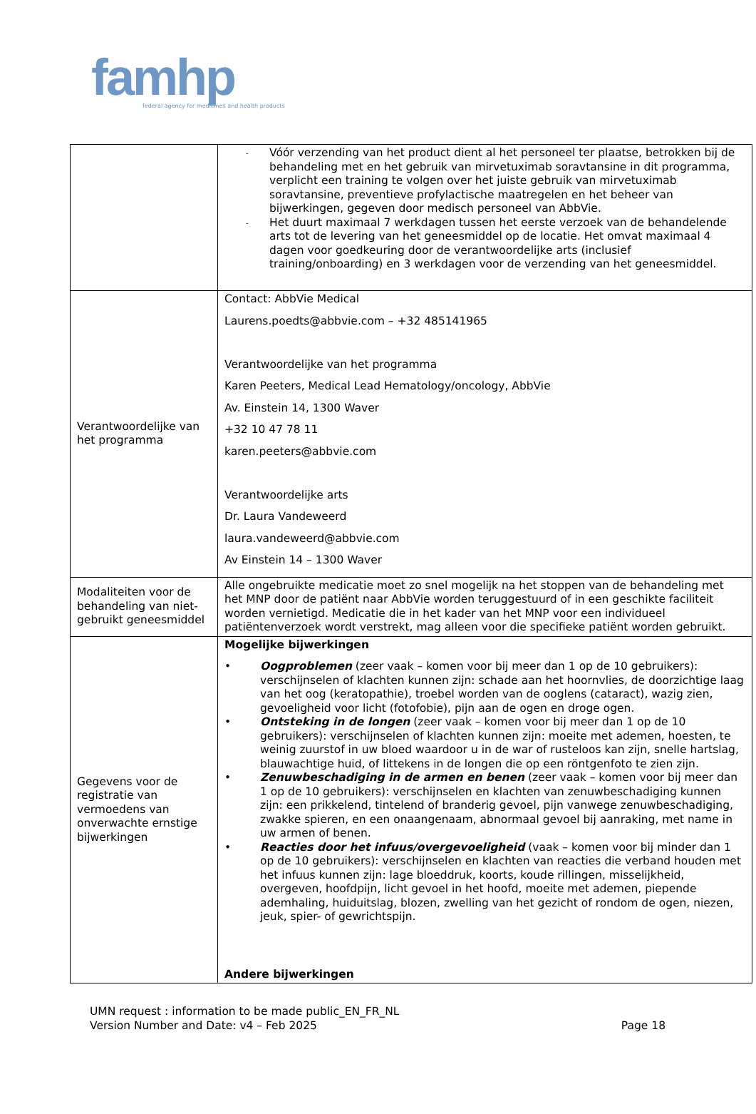famhp
federal agency for medicines and health products
| | - Vóór verzending van het product dient al het personeel ter plaatse, betrokken bij de behandeling met en het gebruik van mirvetuximab soravtansine in dit programma, verplicht een training te volgen over het juiste gebruik van mirvetuximab soravtansine, preventieve profylactische maatregelen en het beheer van bijwerkingen, gegeven door medisch personeel van AbbVie. - Het duurt maximaal 7 werkdagen tussen het eerste verzoek van de behandelende arts tot de levering van het geneesmiddel op de locatie. Het omvat maximaal 4 dagen voor goedkeuring door de verantwoordelijke arts (inclusief training/onboarding) en 3 werkdagen voor de verzending van het geneesmiddel. |
| Verantwoordelijke van het programma | Contact: AbbVie Medical Laurens.poedts@abbvie.com – +32 485141965 Verantwoordelijke van het programma Karen Peeters, Medical Lead Hematology/oncology, AbbVie Av. Einstein 14, 1300 Waver +32 10 47 78 11 karen.peeters@abbvie.com Verantwoordelijke arts Dr. Laura Vandeweerd laura.vandeweerd@abbvie.com Av Einstein 14 – 1300 Waver |
| Modaliteiten voor de behandeling van niet-gebruikt geneesmiddel | Alle ongebruikte medicatie moet zo snel mogelijk na het stoppen van de behandeling met het MNP door de patiënt naar AbbVie worden teruggestuurd of in een geschikte faciliteit worden vernietigd. Medicatie die in het kader van het MNP voor een individueel patiëntenverzoek wordt verstrekt, mag alleen voor die specifieke patiënt worden gebruikt. |
| Gegevens voor de registratie van vermoedens van onverwachte ernstige bijwerkingen | Mogelijke bijwerkingen • Oogproblemen (zeer vaak – komen voor bij meer dan 1 op de 10 gebruikers): verschijnselen of klachten kunnen zijn: schade aan het hoornvlies, de doorzichtige laag van het oog (keratopathie), troebel worden van de ooglens (cataract), wazig zien, gevoeligheid voor licht (fotofobie), pijn aan de ogen en droge ogen. • Ontsteking in de longen (zeer vaak – komen voor bij meer dan 1 op de 10 gebruikers): verschijnselen of klachten kunnen zijn: moeite met ademen, hoesten, te weinig zuurstof in uw bloed waardoor u in de war of rusteloos kan zijn, snelle hartslag, blauwachtige huid, of littekens in de longen die op een röntgenfoto te zien zijn. • Zenuwbeschadiging in de armen en benen (zeer vaak – komen voor bij meer dan 1 op de 10 gebruikers): verschijnselen en klachten van zenuwbeschadiging kunnen zijn: een prikkelend, tintelend of branderig gevoel, pijn vanwege zenuwbeschadiging, zwakke spieren, en een onaangenaam, abnormaal gevoel bij aanraking, met name in uw armen of benen. • Reacties door het infuus/overgevoeligheid (vaak – komen voor bij minder dan 1 op de 10 gebruikers): verschijnselen en klachten van reacties die verband houden met het infuus kunnen zijn: lage bloeddruk, koorts, koude rillingen, misselijkheid, overgeven, hoofdpijn, licht gevoel in het hoofd, moeite met ademen, piepende ademhaling, huiduitslag, blozen, zwelling van het gezicht of rondom de ogen, niezen, jeuk, spier- of gewrichtspijn. Andere bijwerkingen |
UMN request : information to be made public_EN_FR_NL
Version Number and Date: v4 – Feb 2025 Page 18